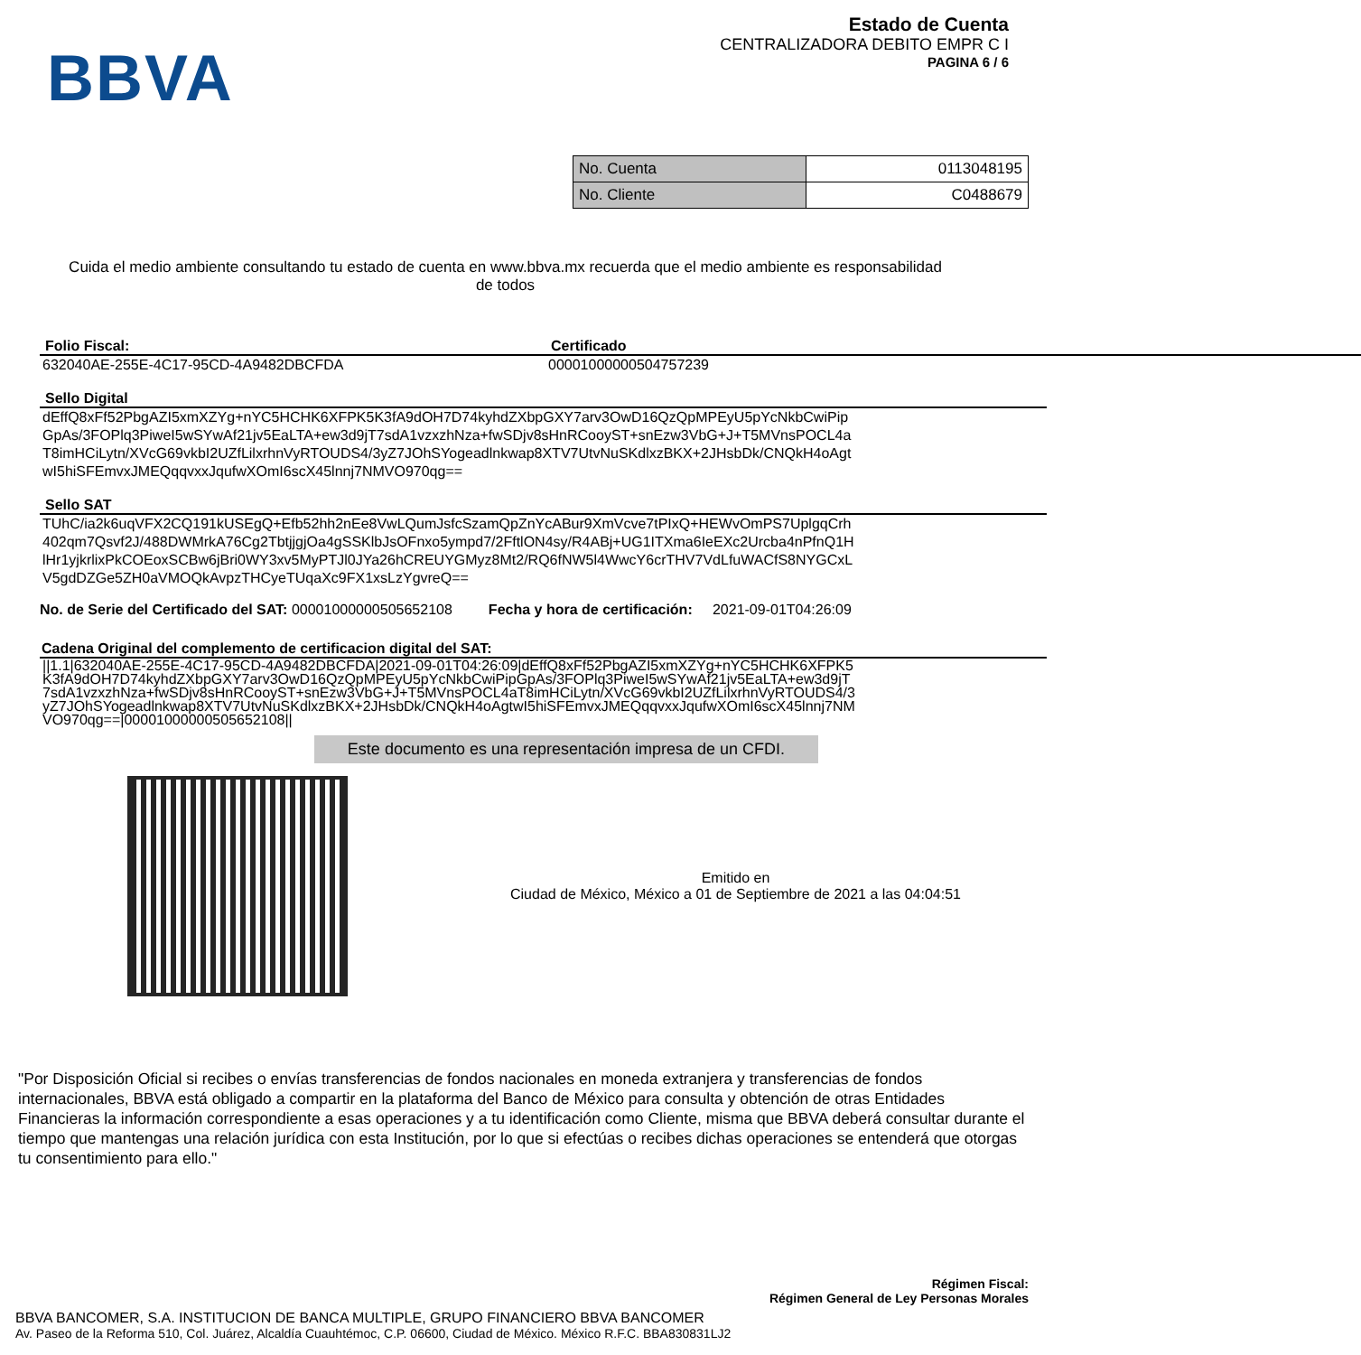BBVA
Estado de Cuenta
CENTRALIZADORA DEBITO EMPR C I
PAGINA 6 / 6
| No. Cuenta | 0113048195 |
| No. Cliente | C0488679 |
Cuida el medio ambiente consultando tu estado de cuenta en www.bbva.mx recuerda que el medio ambiente es responsabilidad de todos
Folio Fiscal:
632040AE-255E-4C17-95CD-4A9482DBCFDA
Certificado
00001000000504757239
Sello Digital
dEffQ8xFf52PbgAZI5xmXZYg+nYC5HCHK6XFPK5K3fA9dOH7D74kyhdZXbpGXY7arv3OwD16QzQpMPEyU5pYcNkbCwiPipGpAs/3FOPlq3PiweI5wSYwAf21jv5EaLTA+ew3d9jT7sdA1vzxzhNza+fwSDjv8sHnRCooyST+snEzw3VbG+J+T5MVnsPOCL4aT8imHCiLytn/XVcG69vkbI2UZfLilxrhnVyRTOUDS4/3yZ7JOhSYogeadlnkwap8XTV7UtvNuSKdlxzBKX+2JHsbDk/CNQkH4oAgtwI5hiSFEmvxJMEQqqvxxJqufwXOmI6scX45lnnj7NMVO970qg==
Sello SAT
TUhC/ia2k6uqVFX2CQ191kUSEgQ+Efb52hh2nEe8VwLQumJsfcSzamQpZnYcABur9XmVcve7tPIxQ+HEWvOmPS7UplgqCrh402qm7Qsvf2J/488DWMrkA76Cg2TbtjjgjOa4gSSKlbJsOFnxo5ympd7/2FftlON4sy/R4ABj+UG1ITXma6IeEXc2Urcba4nPfnQ1HlHr1yjkrlixPkCOEoxSCBw6jBri0WY3xv5MyPTJl0JYa26hCREUYGMyz8Mt2/RQ6fNW5l4WwcY6crTHV7VdLfuWACfS8NYGCxLV5gdDZGe5ZH0aVMOQkAvpzTHCyeTUqaXc9FX1xsLzYgvreQ==
No. de Serie del Certificado del SAT: 00001000000505652108 Fecha y hora de certificación: 2021-09-01T04:26:09
Cadena Original del complemento de certificacion digital del SAT:
||1.1|632040AE-255E-4C17-95CD-4A9482DBCFDA|2021-09-01T04:26:09|dEffQ8xFf52PbgAZI5xmXZYg+nYC5HCHK6XFPK5K3fA9dOH7D74kyhdZXbpGXY7arv3OwD16QzQpMPEyU5pYcNkbCwiPipGpAs/3FOPlq3PiweI5wSYwAf21jv5EaLTA+ew3d9jT7sdA1vzxzhNza+fwSDjv8sHnRCooyST+snEzw3VbG+J+T5MVnsPOCL4aT8imHCiLytn/XVcG69vkbI2UZfLilxrhnVyRTOUDS4/3yZ7JOhSYogeadlnkwap8XTV7UtvNuSKdlxzBKX+2JHsbDk/CNQkH4oAgtwI5hiSFEmvxJMEQqqvxxJqufwXOmI6scX45lnnj7NMVO970qg==|00001000000505652108||
Este documento es una representación impresa de un CFDI.
Emitido en
Ciudad de México, México a 01 de Septiembre de 2021 a las 04:04:51
"Por Disposición Oficial si recibes o envías transferencias de fondos nacionales en moneda extranjera y transferencias de fondos internacionales, BBVA está obligado a compartir en la plataforma del Banco de México para consulta y obtención de otras Entidades Financieras la información correspondiente a esas operaciones y a tu identificación como Cliente, misma que BBVA deberá consultar durante el tiempo que mantengas una relación jurídica con esta Institución, por lo que si efectúas o recibes dichas operaciones se entenderá que otorgas tu consentimiento para ello."
Régimen Fiscal:
Régimen General de Ley Personas Morales
BBVA BANCOMER, S.A. INSTITUCION DE BANCA MULTIPLE, GRUPO FINANCIERO BBVA BANCOMER
Av. Paseo de la Reforma 510, Col. Juárez, Alcaldía Cuauhtémoc, C.P. 06600, Ciudad de México. México R.F.C. BBA830831LJ2